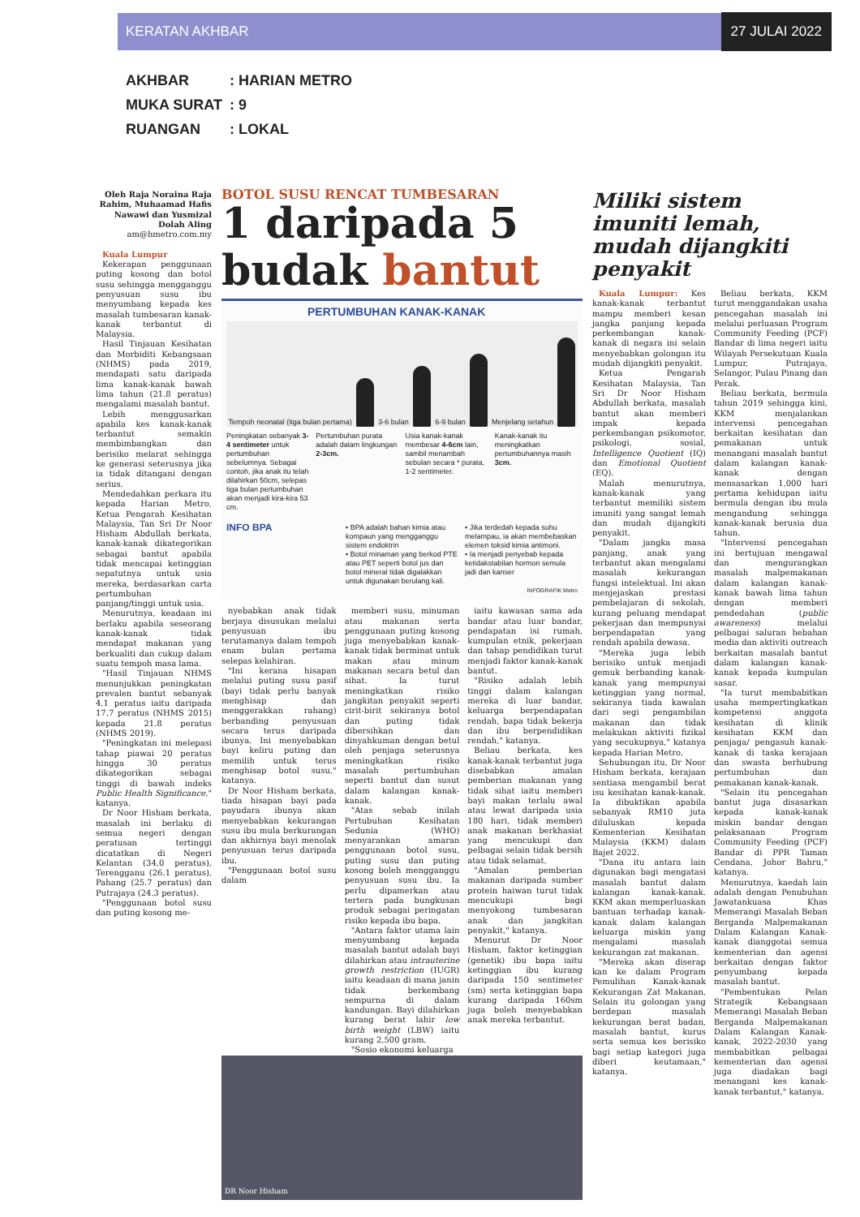KERATAN AKHBAR 27 JULAI 2022
AKHBAR: HARIAN METRO
MUKA SURAT: 9
RUANGAN: LOKAL
Oleh Raja Noraina Raja Rahim, Muhaamad Hafis Nawawi dan Yusmizal Dolah Aling
am@hmetro.com.my
Kuala Lumpur
Kekerapan penggunaan puting kosong dan botol susu sehingga mengganggu penyusuan susu ibu menyumbang kepada kes masalah tumbesaran kanak-kanak terbantut di Malaysia.
Hasil Tinjauan Kesihatan dan Morbiditi Kebangsaan (NHMS) pada 2019, mendapati satu daripada lima kanak-kanak bawah lima tahun (21.8 peratus) mengalami masalah bantut.
Lebih menggusarkan apabila kes kanak-kanak terbantut semakin membimbangkan dan berisiko melarat sehingga ke generasi seterusnya jika ia tidak ditangani dengan serius.
Mendedahkan perkara itu kepada Harian Metro, Ketua Pengarah Kesihatan Malaysia, Tan Sri Dr Noor Hisham Abdullah berkata, kanak-kanak dikategorikan sebagai bantut apabila tidak mencapai ketinggian sepatutnya untuk usia mereka, berdasarkan carta pertumbuhan panjang/tinggi untuk usia.
Menurutnya, keadaan ini berlaku apabila seseorang kanak-kanak tidak mendapat makanan yang berkualiti dan cukup dalam suatu tempoh masa lama.
"Hasil Tinjauan NHMS menunjukkan peningkatan prevalen bantut sebanyak 4.1 peratus iaitu daripada 17.7 peratus (NHMS 2015) kepada 21.8 peratus (NHMS 2019).
"Peningkatan ini melepasi tahap piawai 20 peratus hingga 30 peratus dikategorikan sebagai tinggi di bawah indeks Public Health Significance," katanya.
Dr Noor Hisham berkata, masalah ini berlaku di semua negeri dengan peratusan tertinggi dicatatkan di Negeri Kelantan (34.0 peratus), Terengganu (26.1 peratus), Pahang (25.7 peratus) dan Putrajaya (24.3 peratus).
"Penggunaan botol susu dan puting kosong me-
BOTOL SUSU RENCAT TUMBESARAN
1 daripada 5
budak bantut
PERTUMBUHAN KANAK-KANAK
Tempoh neonatal (tiga bulan pertama)
3-6 bulan
6-9 bulan
Menjelang setahun
Peningkatan sebanyak 3-4 sentimeter untuk pertumbuhan sebelumnya. Sebagai contoh, jika anak itu telah dilahirkan 50cm, selepas tiga bulan pertumbuhan akan menjadi kira-kira 53 cm.
Pertumbuhan purata adalah dalam lingkungan 2-3cm.
Usia kanak-kanak membesar 4-6cm lain, sambil menambah sebulan secara * purata, 1-2 sentimeter.
Kanak-kanak itu meningkatkan pertumbuhannya masih 3cm.
INFO BPA
• BPA adalah bahan kimia atau kompaun yang mengganggu sistem endoktrin
• Botol minaman yang berkod PTE atau PET seperti botol jus dan botol mineral tidak digalakkan untuk digunakan berulang kali.
• Jika terdedah kepada suhu melampau, ia akan membebaskan elemen toksid kimia antimoni.
• Ia menjadi penyebab kepada ketidakstabilan hormon semula jadi dan kanser
INFOGRAFIK Metro
nyebabkan anak tidak berjaya disusukan melalui penyusuan ibu terutamanya dalam tempoh enam bulan pertama selepas kelahiran.
"Ini kerana hisapan melalui puting susu pasif (bayi tidak perlu banyak menghisap dan menggerakkan rahang) berbanding penyusuan secara terus daripada ibunya. Ini menyebabkan bayi keliru puting dan memilih untuk terus menghisap botol susu," katanya.
Dr Noor Hisham berkata, tiada hisapan bayi pada payudara ibunya akan menyebabkan kekurangan susu ibu mula berkurangan dan akhirnya bayi menolak penyusuan terus daripada ibu.
"Penggunaan botol susu dalam
memberi susu, minuman atau makanan serta penggunaan puting kosong juga menyebabkan kanak-kanak tidak berminat untuk makan atau minum makanan secara betul dan sihat. Ia turut meningkatkan risiko jangkitan penyakit seperti cirit-birit sekiranya botol dan puting tidak dibersihkan dan dinyahkuman dengan betul oleh penjaga seterusnya meningkatkan risiko masalah pertumbuhan seperti bantut dan susut dalam kalangan kanak-kanak.
"Atas sebab inilah Pertubuhan Kesihatan Sedunia (WHO) menyarankan amaran penggunaan botol susu, puting susu dan puting kosong boleh mengganggu penyusuan susu ibu. Ia perlu dipamerkan atau tertera pada bungkusan produk sebagai peringatan risiko kepada ibu bapa.
"Antara faktor utama lain menyumbang kepada masalah bantut adalah bayi dilahirkan atau intrauterine growth restriction (IUGR) iaitu keadaan di mana janin tidak berkembang sempurna di dalam kandungan. Bayi dilahirkan kurang berat lahir low birth weight (LBW) iaitu kurang 2,500 gram.
"Sosio ekonomi keluarga
iaitu kawasan sama ada bandar atau luar bandar, pendapatan isi rumah, kumpulan etnik, pekerjaan dan tahap pendidikan turut menjadi faktor kanak-kanak bantut.
"Risiko adalah lebih tinggi dalam kalangan mereka di luar bandar, keluarga berpendapatan rendah, bapa tidak bekerja dan ibu berpendidikan rendah," katanya.
Beliau berkata, kes kanak-kanak terbantut juga disebabkan amalan pemberian makanan yang tidak sihat iaitu memberi bayi makan terlalu awal atau lewat daripada usia 180 hari, tidak memberi anak makanan berkhasiat yang mencukupi dan pelbagai selain tidak bersih atau tidak selamat.
"Amalan pemberian makanan daripada sumber protein haiwan turut tidak mencukupi bagi menyokong tumbesaran anak dan jangkitan penyakit," katanya.
Menurut Dr Noor Hisham, faktor ketinggian (genetik) ibu bapa iaitu ketinggian ibu kurang daripada 150 sentimeter (sm) serta ketinggian bapa kurang daripada 160sm juga boleh menyebabkan anak mereka terbantut.
DR Noor Hisham
Miliki sistem imuniti lemah, mudah dijangkiti penyakit
Kuala Lumpur: Kes kanak-kanak terbantut mampu memberi kesan jangka panjang kepada perkembangan kanak-kanak di negara ini selain menyebabkan golongan itu mudah dijangkiti penyakit.
Ketua Pengarah Kesihatan Malaysia, Tan Sri Dr Noor Hisham Abdullah berkata, masalah bantut akan memberi impak kepada perkembangan psikomotor, psikologi, sosial, Intelligence Quotient (IQ) dan Emotional Quotient (EQ).
Malah menurutnya, kanak-kanak yang terbantut memiliki sistem imuniti yang sangat lemah dan mudah dijangkiti penyakit.
"Dalam jangka masa panjang, anak yang terbantut akan mengalami masalah kekurangan fungsi intelektual. Ini akan menjejaskan prestasi pembelajaran di sekolah, kurang peluang mendapat pekerjaan dan mempunyai berpendapatan yang rendah apabila dewasa.
"Mereka juga lebih berisiko untuk menjadi gemuk berbanding kanak-kanak yang mempunyai ketinggian yang normal, sekiranya tiada kawalan dari segi pengambilan makanan dan tidak melakukan aktiviti fizikal yang secukupnya," katanya kepada Harian Metro.
Sehubungan itu, Dr Noor Hisham berkata, kerajaan sentiasa mengambil berat isu kesihatan kanak-kanak. Ia dibuktikan apabila sebanyak RM10 juta diluluskan kepada Kementerian Kesihatan Malaysia (KKM) dalam Bajet 2022.
"Dana itu antara lain digunakan bagi mengatasi masalah bantut dalam kalangan kanak-kanak. KKM akan memperluaskan bantuan terhadap kanak-kanak dalam kalangan keluarga miskin yang mengalami masalah kekurangan zat makanan.
"Mereka akan diserap kan ke dalam Program Pemulihan Kanak-kanak Kekurangan Zat Makanan. Selain itu golongan yang berdepan masalah kekurangan berat badan, masalah bantut, kurus serta semua kes berisiko bagi setiap kategori juga diberi keutamaan," katanya.
Beliau berkata, KKM turut menggandakan usaha pencegahan masalah ini melalui perluasan Program Community Feeding (PCF) Bandar di lima negeri iaitu Wilayah Persekutuan Kuala Lumpur, Putrajaya, Selangor, Pulau Pinang dan Perak.
Beliau berkata, bermula tahun 2019 sehingga kini, KKM menjalankan intervensi pencegahan berkaitan kesihatan dan pemakanan untuk menangani masalah bantut dalam kalangan kanak-kanak dengan mensasarkan 1,000 hari pertama kehidupan iaitu bermula dengan ibu mula mengandung sehingga kanak-kanak berusia dua tahun.
"Intervensi pencegahan ini bertujuan mengawal dan mengurangkan masalah malpemakanan dalam kalangan kanak-kanak bawah lima tahun dengan memberi pendedahan (public awareness) melalui pelbagai saluran hebahan media dan aktiviti outreach berkaitan masalah bantut dalam kalangan kanak-kanak kepada kumpulan sasar.
"Ia turut membabitkan usaha mempertingkatkan kompetensi anggota kesihatan di klinik kesihatan KKM dan penjaga/ pengasuh kanak-kanak di taska kerajaan dan swasta berhubung pertumbuhan dan pemakanan kanak-kanak.
"Selain itu pencegahan bantut juga disasarkan kepada kanak-kanak miskin bandar dengan pelaksanaan Program Community Feeding (PCF) Bandar di PPR Taman Cendana, Johor Bahru," katanya.
Menurutnya, kaedah lain adalah dengan Penubuhan Jawatankuasa Khas Memerangi Masalah Beban Berganda Malpemakanan Dalam Kalangan Kanak-kanak dianggotai semua kementerian dan agensi berkaitan dengan faktor penyumbang kepada masalah bantut.
"Pembentukan Pelan Strategik Kebangsaan Memerangi Masalah Beban Berganda Malpemakanan Dalam Kalangan Kanak-kanak, 2022-2030 yang membabitkan pelbagai kementerian dan agensi juga diadakan bagi menangani kes kanak-kanak terbantut," katanya.